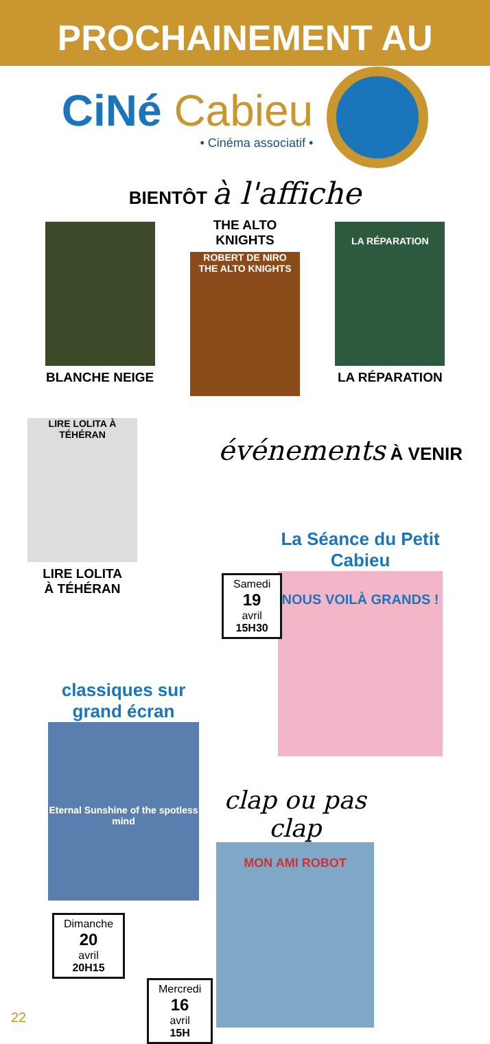PROCHAINEMENT AU
CiNé Cabieu
• Cinéma associatif •
BIENTÔT à l'affiche
BLANCHE NEIGE THE ALTO KNIGHTS
ROBERT DE NIRO
THE ALTO KNIGHTS
LA RÉPARATION
LA RÉPARATION
LIRE LOLITA À TÉHÉRAN
LIRE LOLITA
À TÉHÉRAN
événements À VENIR
La Séance du Petit Cabieu
NOUS VOILÀ GRANDS !
Samedi
19
avril
15H30
classiques sur grand écran
Eternal Sunshine of the spotless mind
Dimanche
20
avril
20H15
clap ou pas clap
MON AMI ROBOT
Mercredi
16
avril
15H
22